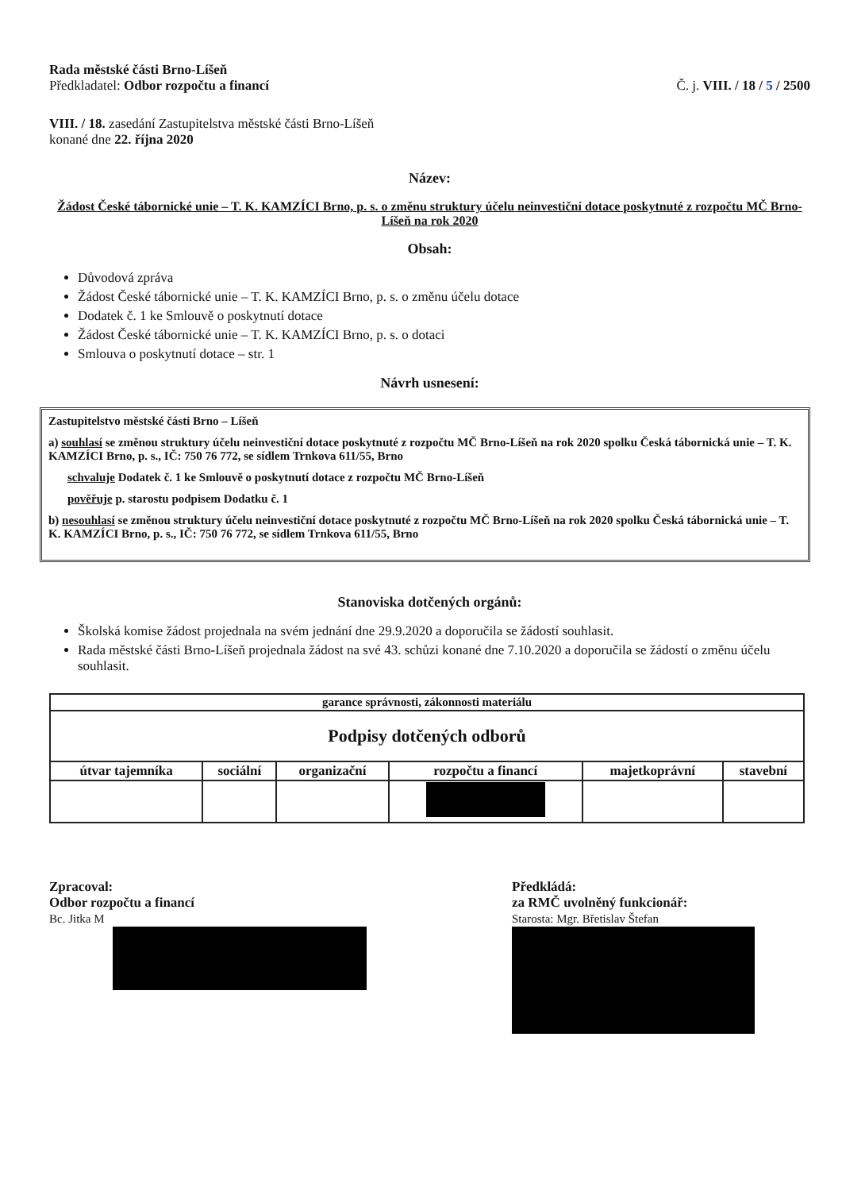Rada městské části Brno-Líšeň
Předkladatel: Odbor rozpočtu a financí
Č. j. VIII. / 18 / 5 / 2500
VIII. / 18. zasedání Zastupitelstva městské části Brno-Líšeň
konané dne 22. října 2020
Název:
Žádost České tábornické unie – T. K. KAMZÍCI Brno, p. s. o změnu struktury účelu neinvestiční dotace poskytnuté z rozpočtu MČ Brno-Líšeň na rok 2020
Obsah:
Důvodová zpráva
Žádost České tábornické unie – T. K. KAMZÍCI Brno, p. s. o změnu účelu dotace
Dodatek č. 1 ke Smlouvě o poskytnutí dotace
Žádost České tábornické unie – T. K. KAMZÍCI Brno, p. s. o dotaci
Smlouva o poskytnutí dotace – str. 1
Návrh usnesení:
Zastupitelstvo městské části Brno – Líšeň
a) souhlasí se změnou struktury účelu neinvestiční dotace poskytnuté z rozpočtu MČ Brno-Líšeň na rok 2020 spolku Česká tábornická unie – T. K. KAMZÍCI Brno, p. s., IČ: 750 76 772, se sídlem Trnkova 611/55, Brno
schvaluje Dodatek č. 1 ke Smlouvě o poskytnutí dotace z rozpočtu MČ Brno-Líšeň
pověřuje p. starostu podpisem Dodatku č. 1
b) nesouhlasí se změnou struktury účelu neinvestiční dotace poskytnuté z rozpočtu MČ Brno-Líšeň na rok 2020 spolku Česká tábornická unie – T. K. KAMZÍCI Brno, p. s., IČ: 750 76 772, se sídlem Trnkova 611/55, Brno
Stanoviska dotčených orgánů:
Školská komise žádost projednala na svém jednání dne 29.9.2020 a doporučila se žádostí souhlasit.
Rada městské části Brno-Líšeň projednala žádost na své 43. schůzi konané dne 7.10.2020 a doporučila se žádostí o změnu účelu souhlasit.
| garance správnosti, zákonnosti materiálu | | | | | |
| Podpisy dotčených odborů | | | | | |
| útvar tajemníka | sociální | organizační | rozpočtu a financí | majetkoprávní | stavební |
Zpracoval:
Odbor rozpočtu a financí
Bc. Jitka M
Předkládá:
za RMČ uvolněný funkcionář:
Starosta: Mgr. Břetislav Štefan